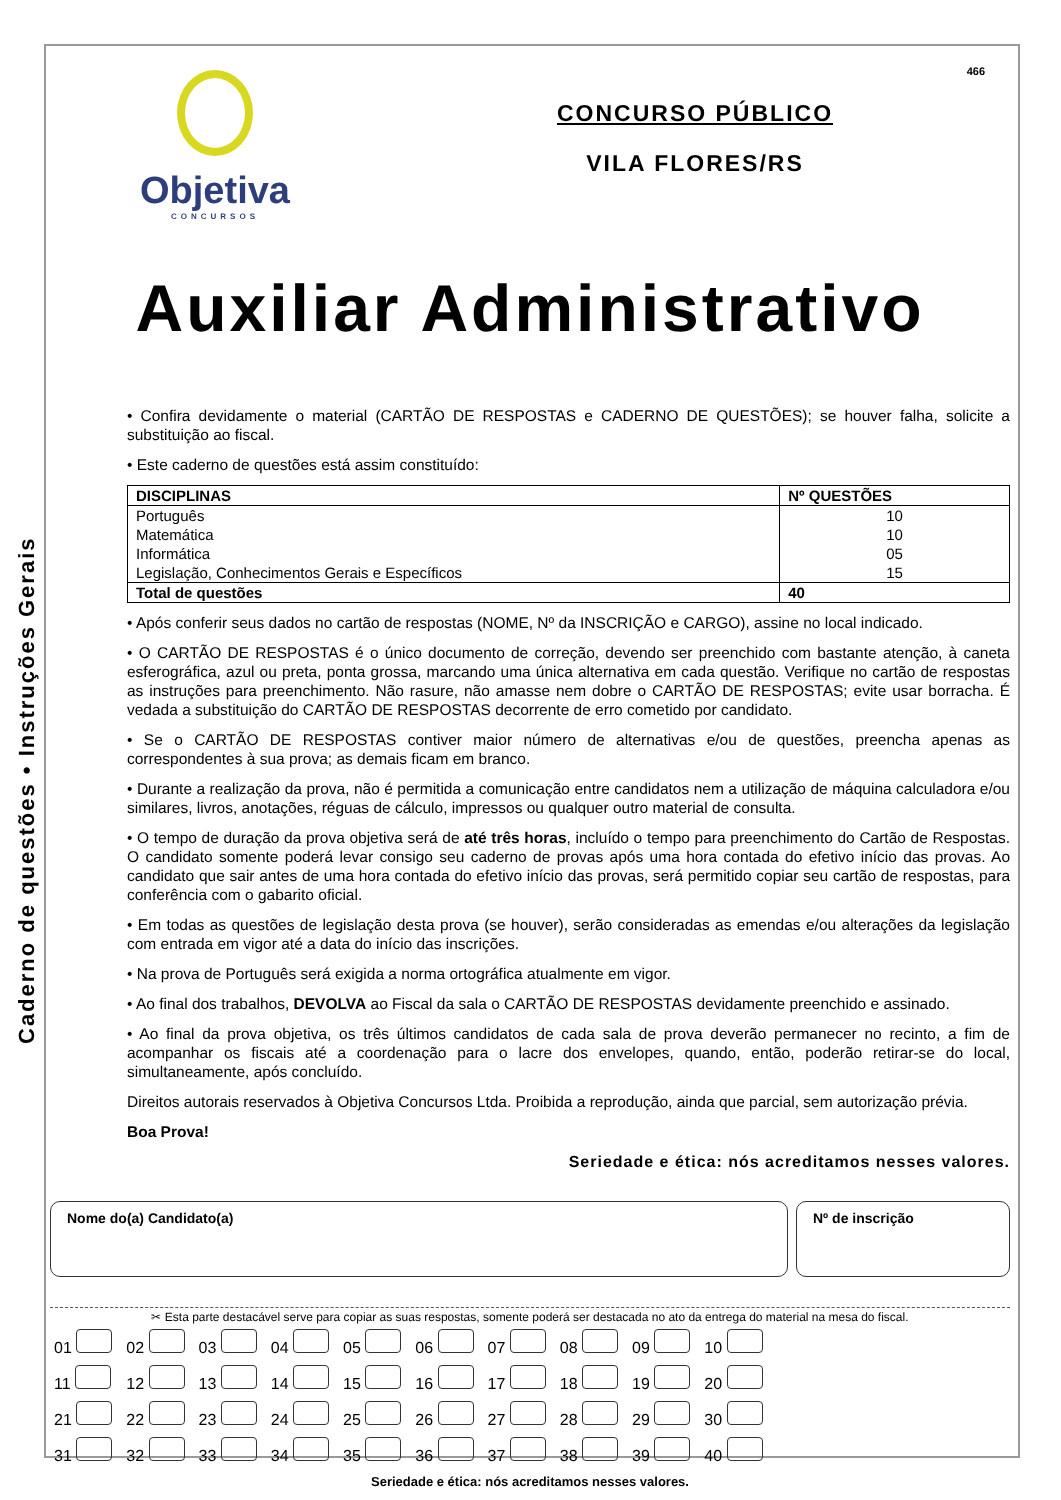Caderno de questões • Instruções Gerais
466
Objetiva
CONCURSOS
CONCURSO PÚBLICO
VILA FLORES/RS
Auxiliar Administrativo
• Confira devidamente o material (CARTÃO DE RESPOSTAS e CADERNO DE QUESTÕES); se houver falha, solicite a substituição ao fiscal.
• Este caderno de questões está assim constituído:
| DISCIPLINAS | Nº QUESTÕES |
| --- | --- |
| Português Matemática Informática Legislação, Conhecimentos Gerais e Específicos | 10 10 05 15 |
| Total de questões | 40 |
• Após conferir seus dados no cartão de respostas (NOME, Nº da INSCRIÇÃO e CARGO), assine no local indicado.
• O CARTÃO DE RESPOSTAS é o único documento de correção, devendo ser preenchido com bastante atenção, à caneta esferográfica, azul ou preta, ponta grossa, marcando uma única alternativa em cada questão. Verifique no cartão de respostas as instruções para preenchimento. Não rasure, não amasse nem dobre o CARTÃO DE RESPOSTAS; evite usar borracha. É vedada a substituição do CARTÃO DE RESPOSTAS decorrente de erro cometido por candidato.
• Se o CARTÃO DE RESPOSTAS contiver maior número de alternativas e/ou de questões, preencha apenas as correspondentes à sua prova; as demais ficam em branco.
• Durante a realização da prova, não é permitida a comunicação entre candidatos nem a utilização de máquina calculadora e/ou similares, livros, anotações, réguas de cálculo, impressos ou qualquer outro material de consulta.
• O tempo de duração da prova objetiva será de até três horas, incluído o tempo para preenchimento do Cartão de Respostas. O candidato somente poderá levar consigo seu caderno de provas após uma hora contada do efetivo início das provas. Ao candidato que sair antes de uma hora contada do efetivo início das provas, será permitido copiar seu cartão de respostas, para conferência com o gabarito oficial.
• Em todas as questões de legislação desta prova (se houver), serão consideradas as emendas e/ou alterações da legislação com entrada em vigor até a data do início das inscrições.
• Na prova de Português será exigida a norma ortográfica atualmente em vigor.
• Ao final dos trabalhos, DEVOLVA ao Fiscal da sala o CARTÃO DE RESPOSTAS devidamente preenchido e assinado.
• Ao final da prova objetiva, os três últimos candidatos de cada sala de prova deverão permanecer no recinto, a fim de acompanhar os fiscais até a coordenação para o lacre dos envelopes, quando, então, poderão retirar-se do local, simultaneamente, após concluído.
Direitos autorais reservados à Objetiva Concursos Ltda. Proibida a reprodução, ainda que parcial, sem autorização prévia.
Boa Prova!
Seriedade e ética: nós acreditamos nesses valores.
Nome do(a) Candidato(a) Nº de inscrição
✂ Esta parte destacável serve para copiar as suas respostas, somente poderá ser destacada no ato da entrega do material na mesa do fiscal.
| 01 | 02 | 03 | 04 | 05 | 06 | 07 | 08 | 09 | 10 |
| 11 | 12 | 13 | 14 | 15 | 16 | 17 | 18 | 19 | 20 |
| 21 | 22 | 23 | 24 | 25 | 26 | 27 | 28 | 29 | 30 |
| 31 | 32 | 33 | 34 | 35 | 36 | 37 | 38 | 39 | 40 |
Seriedade e ética: nós acreditamos nesses valores.